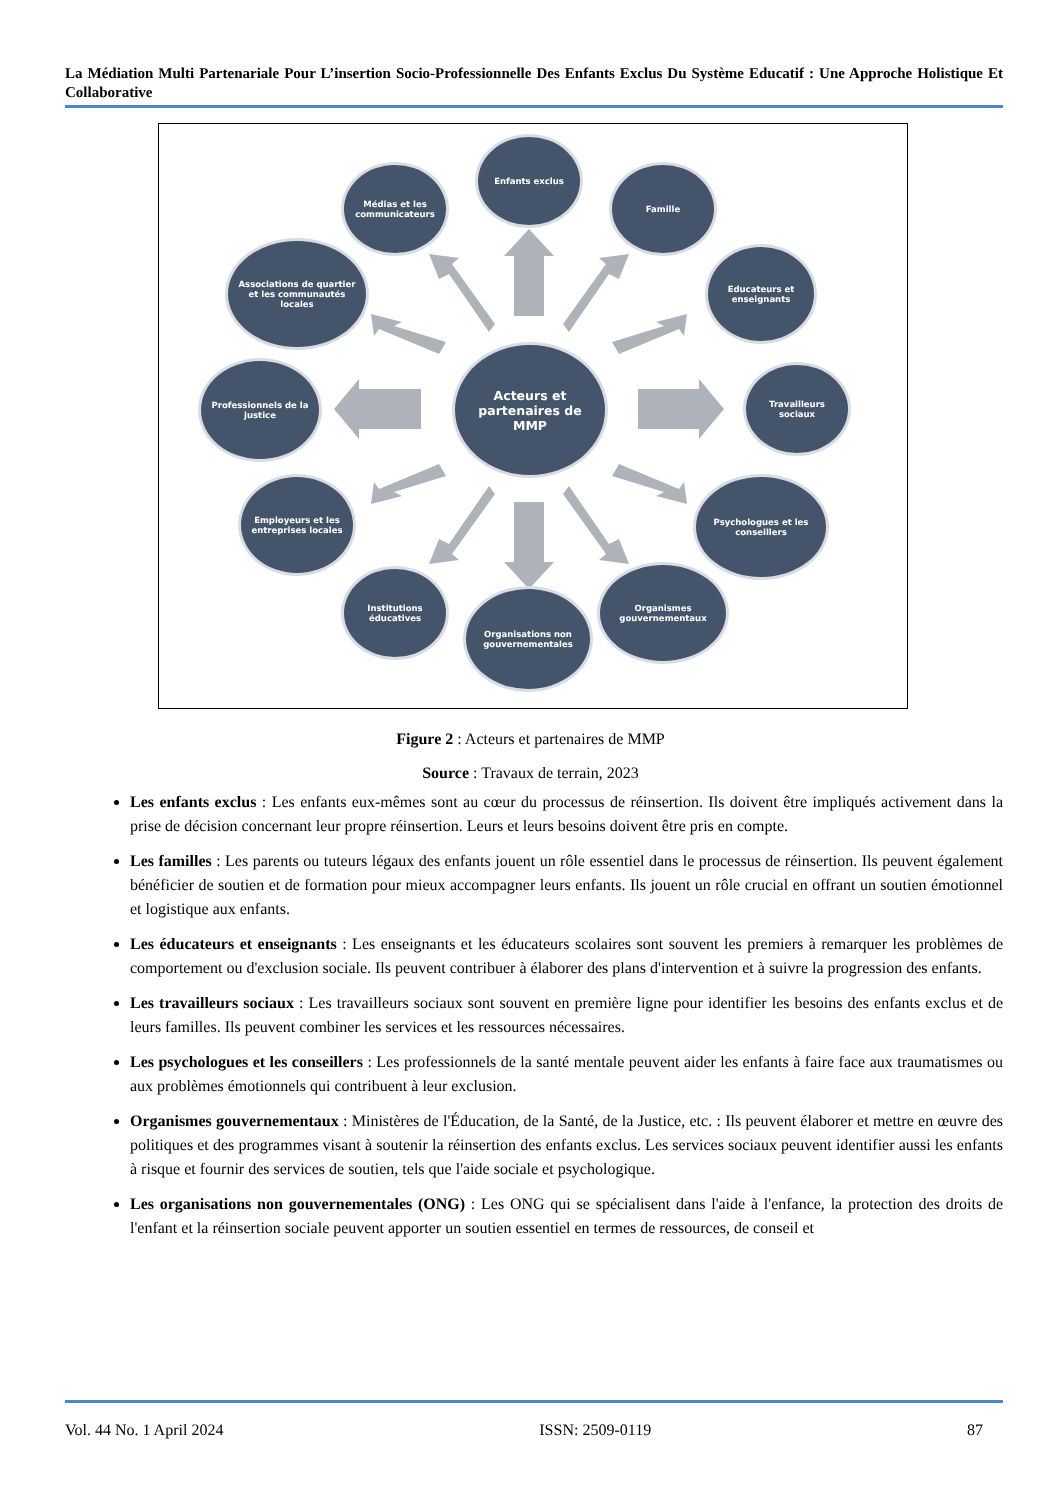La Médiation Multi Partenariale Pour L’insertion Socio-Professionnelle Des Enfants Exclus Du Système Educatif : Une Approche Holistique Et Collaborative
Acteurs et partenaires de MMP
Enfants exclus
Famille
Educateurs et enseignants
Travailleurs sociaux
Psychologues et les conseillers
Organismes gouvernementaux
Organisations non gouvernementales
Institutions éducatives
Employeurs et les entreprises locales
Professionnels de la justice
Associations de quartier et les communautés locales
Médias et les communicateurs
Figure 2 : Acteurs et partenaires de MMP
Source : Travaux de terrain, 2023
Les enfants exclus : Les enfants eux-mêmes sont au cœur du processus de réinsertion. Ils doivent être impliqués activement dans la prise de décision concernant leur propre réinsertion. Leurs et leurs besoins doivent être pris en compte.
Les familles : Les parents ou tuteurs légaux des enfants jouent un rôle essentiel dans le processus de réinsertion. Ils peuvent également bénéficier de soutien et de formation pour mieux accompagner leurs enfants. Ils jouent un rôle crucial en offrant un soutien émotionnel et logistique aux enfants.
Les éducateurs et enseignants : Les enseignants et les éducateurs scolaires sont souvent les premiers à remarquer les problèmes de comportement ou d'exclusion sociale. Ils peuvent contribuer à élaborer des plans d'intervention et à suivre la progression des enfants.
Les travailleurs sociaux : Les travailleurs sociaux sont souvent en première ligne pour identifier les besoins des enfants exclus et de leurs familles. Ils peuvent combiner les services et les ressources nécessaires.
Les psychologues et les conseillers : Les professionnels de la santé mentale peuvent aider les enfants à faire face aux traumatismes ou aux problèmes émotionnels qui contribuent à leur exclusion.
Organismes gouvernementaux : Ministères de l'Éducation, de la Santé, de la Justice, etc. : Ils peuvent élaborer et mettre en œuvre des politiques et des programmes visant à soutenir la réinsertion des enfants exclus. Les services sociaux peuvent identifier aussi les enfants à risque et fournir des services de soutien, tels que l'aide sociale et psychologique.
Les organisations non gouvernementales (ONG) : Les ONG qui se spécialisent dans l'aide à l'enfance, la protection des droits de l'enfant et la réinsertion sociale peuvent apporter un soutien essentiel en termes de ressources, de conseil et
Vol. 44 No. 1 April 2024 ISSN: 2509-0119 87